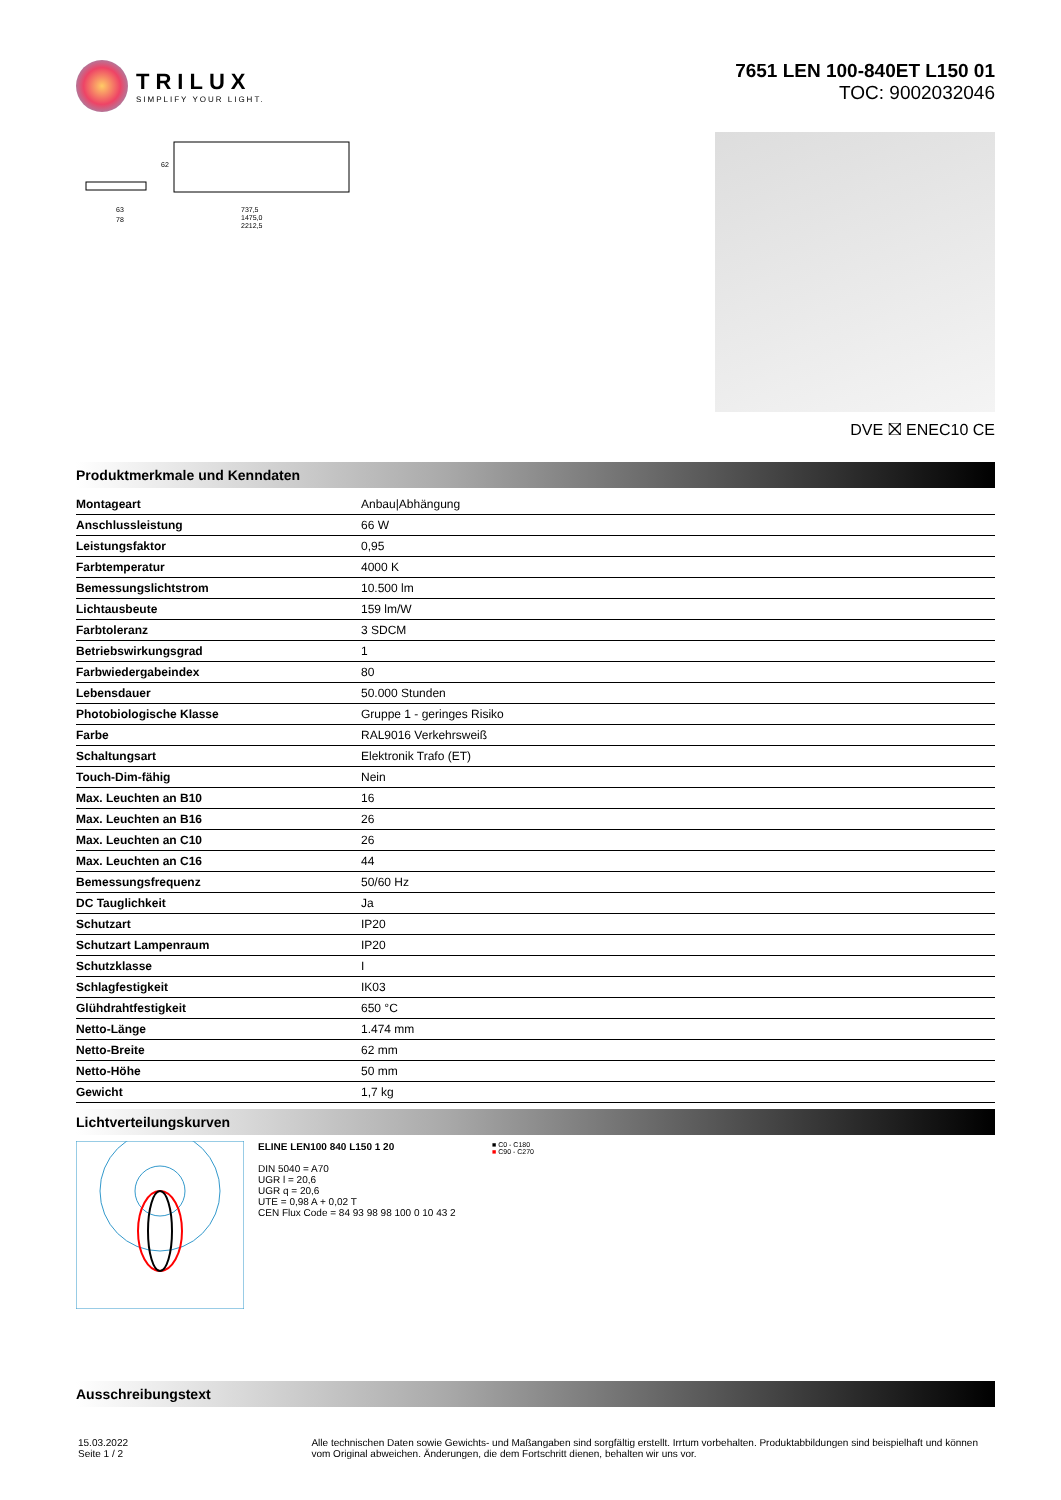TRILUX
SIMPLIFY YOUR LIGHT.
7651 LEN 100-840ET L150 01
TOC: 9002032046
63
78
737,5
1475,0
2212,5
62
DVE ⛝ ENEC10 CE
Produktmerkmale und Kenndaten
| Montageart | Anbau/Abhängung |
| Anschlussleistung | 66 W |
| Leistungsfaktor | 0,95 |
| Farbtemperatur | 4000 K |
| Bemessungslichtstrom | 10.500 lm |
| Lichtausbeute | 159 lm/W |
| Farbtoleranz | 3 SDCM |
| Betriebswirkungsgrad | 1 |
| Farbwiedergabeindex | 80 |
| Lebensdauer | 50.000 Stunden |
| Photobiologische Klasse | Gruppe 1 - geringes Risiko |
| Farbe | RAL9016 Verkehrsweiß |
| Schaltungsart | Elektronik Trafo (ET) |
| Touch-Dim-fähig | Nein |
| Max. Leuchten an B10 | 16 |
| Max. Leuchten an B16 | 26 |
| Max. Leuchten an C10 | 26 |
| Max. Leuchten an C16 | 44 |
| Bemessungsfrequenz | 50/60 Hz |
| DC Tauglichkeit | Ja |
| Schutzart | IP20 |
| Schutzart Lampenraum | IP20 |
| Schutzklasse | I |
| Schlagfestigkeit | IK03 |
| Glühdrahtfestigkeit | 650 °C |
| Netto-Länge | 1.474 mm |
| Netto-Breite | 62 mm |
| Netto-Höhe | 50 mm |
| Gewicht | 1,7 kg |
Lichtverteilungskurven
ELINE LEN100 840 L150 1 20
DIN 5040 = A70
UGR l = 20,6
UGR q = 20,6
UTE = 0,98 A + 0,02 T
CEN Flux Code = 84 93 98 98 100 0 10 43 2
■ C0 - C180
■ C90 - C270
Ausschreibungstext
15.03.2022 Seite 1 / 2 Alle technischen Daten sowie Gewichts- und Maßangaben sind sorgfältig erstellt. Irrtum vorbehalten. Produktabbildungen sind beispielhaft und können vom Original abweichen. Änderungen, die dem Fortschritt dienen, behalten wir uns vor.